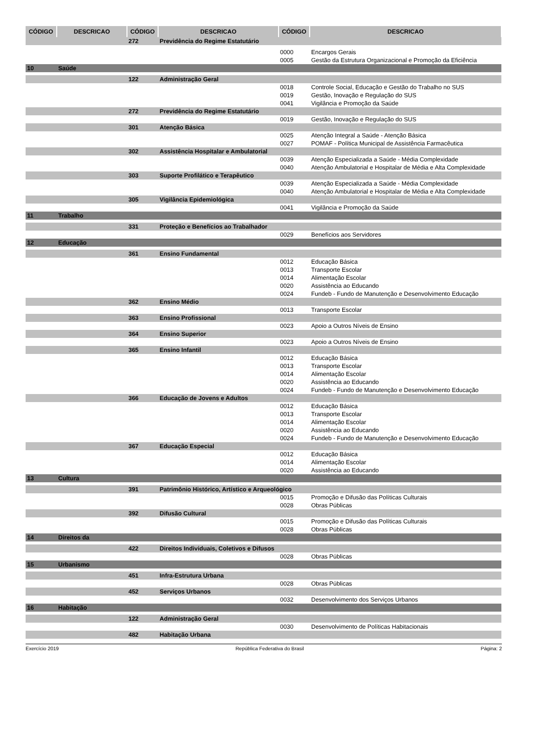| CÓDIGO | DESCRICAO | CÓDIGO | DESCRICAO | CÓDIGO | DESCRICAO |
| --- | --- | --- | --- | --- | --- |
| | | 272 | Previdência do Regime Estatutário | | |
| | | | | 0000 | Encargos Gerais |
| | | | | 0005 | Gestão da Estrutura Organizacional e Promoção da Eficiência |
| 10 | Saúde | | | | |
| | | 122 | Administração Geral | | |
| | | | | 0018 | Controle Social, Educação e Gestão do Trabalho no SUS |
| | | | | 0019 | Gestão, Inovação e Regulação do SUS |
| | | | | 0041 | Vigilância e Promoção da Saúde |
| | | 272 | Previdência do Regime Estatutário | | |
| | | | | 0019 | Gestão, Inovação e Regulação do SUS |
| | | 301 | Atenção Básica | | |
| | | | | 0025 | Atenção Integral a Saúde - Atenção Básica |
| | | | | 0027 | POMAF - Política Municipal de Assistência Farmacêutica |
| | | 302 | Assistência Hospitalar e Ambulatorial | | |
| | | | | 0039 | Atenção Especializada a Saúde - Média Complexidade |
| | | | | 0040 | Atenção Ambulatorial e Hospitalar de Média e Alta Complexidade |
| | | 303 | Suporte Profilático e Terapêutico | | |
| | | | | 0039 | Atenção Especializada a Saúde - Média Complexidade |
| | | | | 0040 | Atenção Ambulatorial e Hospitalar de Média e Alta Complexidade |
| | | 305 | Vigilância Epidemiológica | | |
| | | | | 0041 | Vigilância e Promoção da Saúde |
| 11 | Trabalho | | | | |
| | | 331 | Proteção e Benefícios ao Trabalhador | | |
| | | | | 0029 | Benefícios aos Servidores |
| 12 | Educação | | | | |
| | | 361 | Ensino Fundamental | | |
| | | | | 0012 | Educação Básica |
| | | | | 0013 | Transporte Escolar |
| | | | | 0014 | Alimentação Escolar |
| | | | | 0020 | Assistência ao Educando |
| | | | | 0024 | Fundeb - Fundo de Manutenção e Desenvolvimento Educação |
| | | 362 | Ensino Médio | | |
| | | | | 0013 | Transporte Escolar |
| | | 363 | Ensino Profissional | | |
| | | | | 0023 | Apoio a Outros Níveis de Ensino |
| | | 364 | Ensino Superior | | |
| | | | | 0023 | Apoio a Outros Níveis de Ensino |
| | | 365 | Ensino Infantil | | |
| | | | | 0012 | Educação Básica |
| | | | | 0013 | Transporte Escolar |
| | | | | 0014 | Alimentação Escolar |
| | | | | 0020 | Assistência ao Educando |
| | | | | 0024 | Fundeb - Fundo de Manutenção e Desenvolvimento Educação |
| | | 366 | Educação de Jovens e Adultos | | |
| | | | | 0012 | Educação Básica |
| | | | | 0013 | Transporte Escolar |
| | | | | 0014 | Alimentação Escolar |
| | | | | 0020 | Assistência ao Educando |
| | | | | 0024 | Fundeb - Fundo de Manutenção e Desenvolvimento Educação |
| | | 367 | Educação Especial | | |
| | | | | 0012 | Educação Básica |
| | | | | 0014 | Alimentação Escolar |
| | | | | 0020 | Assistência ao Educando |
| 13 | Cultura | | | | |
| | | 391 | Patrimônio Histórico, Artístico e Arqueológico | | |
| | | | | 0015 | Promoção e Difusão das Políticas Culturais |
| | | | | 0028 | Obras Públicas |
| | | 392 | Difusão Cultural | | |
| | | | | 0015 | Promoção e Difusão das Políticas Culturais |
| | | | | 0028 | Obras Públicas |
| 14 | Direitos da | | | | |
| | | 422 | Direitos Individuais, Coletivos e Difusos | | |
| | | | | 0028 | Obras Públicas |
| 15 | Urbanismo | | | | |
| | | 451 | Infra-Estrutura Urbana | | |
| | | | | 0028 | Obras Públicas |
| | | 452 | Serviços Urbanos | | |
| | | | | 0032 | Desenvolvimento dos Serviços Urbanos |
| 16 | Habitação | | | | |
| | | 122 | Administração Geral | | |
| | | | | 0030 | Desenvolvimento de Políticas Habitacionais |
| | | 482 | Habitação Urbana | | |
Exercício 2019 República Federativa do Brasil Página: 2